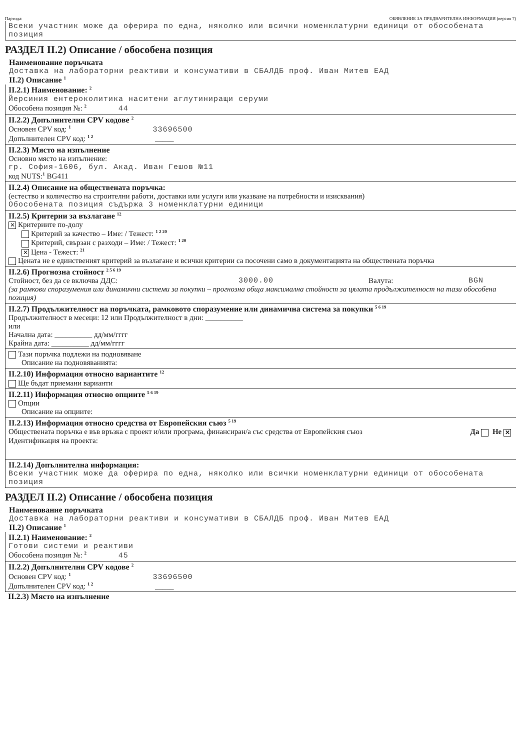Партида: ОБЯВЛЕНИЕ ЗА ПРЕДВАРИТЕЛНА ИНФОРМАЦИЯ (версия 7)
Всеки участник може да оферира по една, няколко или всички номенклатурни единици от обособената позиция
РАЗДЕЛ II.2) Описание / обособена позиция
Наименование поръчката
Доставка на лабораторни реактиви и консумативи в СБАЛДБ проф. Иван Митев ЕАД
II.2) Описание <sup>1</sup>
II.2.1) Наименование: <sup>2</sup>
Йерсиния ентероколитика наситени аглутиниращи серуми
Обособена позиция №: <sup>2</sup> 44
II.2.2) Допълнителни CPV кодове <sup>2</sup>
Основен CPV код: <sup>1</sup> 33696500
Допълнителен CPV код: <sup>1 2</sup> _____
II.2.3) Място на изпълнение
Основно място на изпълнение:
гр. София-1606, бул. Акад. Иван Гешов №11
код NUTS:<sup>1</sup> BG411
II.2.4) Описание на обществената поръчка:
(естество и количество на строителни работи, доставки или услуги или указване на потребности и изисквания)
Обособената позиция съдържа 3 номенклатурни единици
II.2.5) Критерии за възлагане <sup>12</sup>
✕ Критериите по-долу
Критерий за качество – Име: / Тежест: <sup>1 2 20</sup>
Критерий, свързан с разходи – Име: / Тежест: <sup>1 20</sup>
✕ Цена - Тежест: <sup>21</sup>
Цената не е единственият критерий за възлагане и всички критерии са посочени само в документацията на обществената поръчка
II.2.6) Прогнозна стойност <sup>2 5 6 19</sup>
Стойност, без да се включва ДДС: 3000.00 Валута: BGN
(за рамкови споразумения или динамични системи за покупки – прогнозна обща максимална стойност за цялата продължителност на тази обособена позиция)
II.2.7) Продължителност на поръчката, рамковото споразумение или динамична система за покупки <sup>5 6 19</sup>
Продължителност в месеци: 12 или Продължителност в дни: __________
или
Начална дата: __________ дд/мм/гггг
Крайна дата: __________ дд/мм/гггг
Тази поръчка подлежи на подновяване
Описание на подновяванията:
II.2.10) Информация относно вариантите <sup>12</sup>
Ще бъдат приемани варианти
II.2.11) Информация относно опциите <sup>5 6 19</sup>
Опции
Описание на опциите:
II.2.13) Информация относно средства от Европейския съюз <sup>5 19</sup>
Обществената поръчка е във връзка с проект и/или програма, финансиран/а със средства от Европейския съюз Да Не ✕
Идентификация на проекта:
II.2.14) Допълнителна информация:
Всеки участник може да оферира по една, няколко или всички номенклатурни единици от обособената позиция
РАЗДЕЛ II.2) Описание / обособена позиция
Наименование поръчката
Доставка на лабораторни реактиви и консумативи в СБАЛДБ проф. Иван Митев ЕАД
II.2) Описание <sup>1</sup>
II.2.1) Наименование: <sup>2</sup>
Готови системи и реактиви
Обособена позиция №: <sup>2</sup> 45
II.2.2) Допълнителни CPV кодове <sup>2</sup>
Основен CPV код: <sup>1</sup> 33696500
Допълнителен CPV код: <sup>1 2</sup> _____
II.2.3) Място на изпълнение